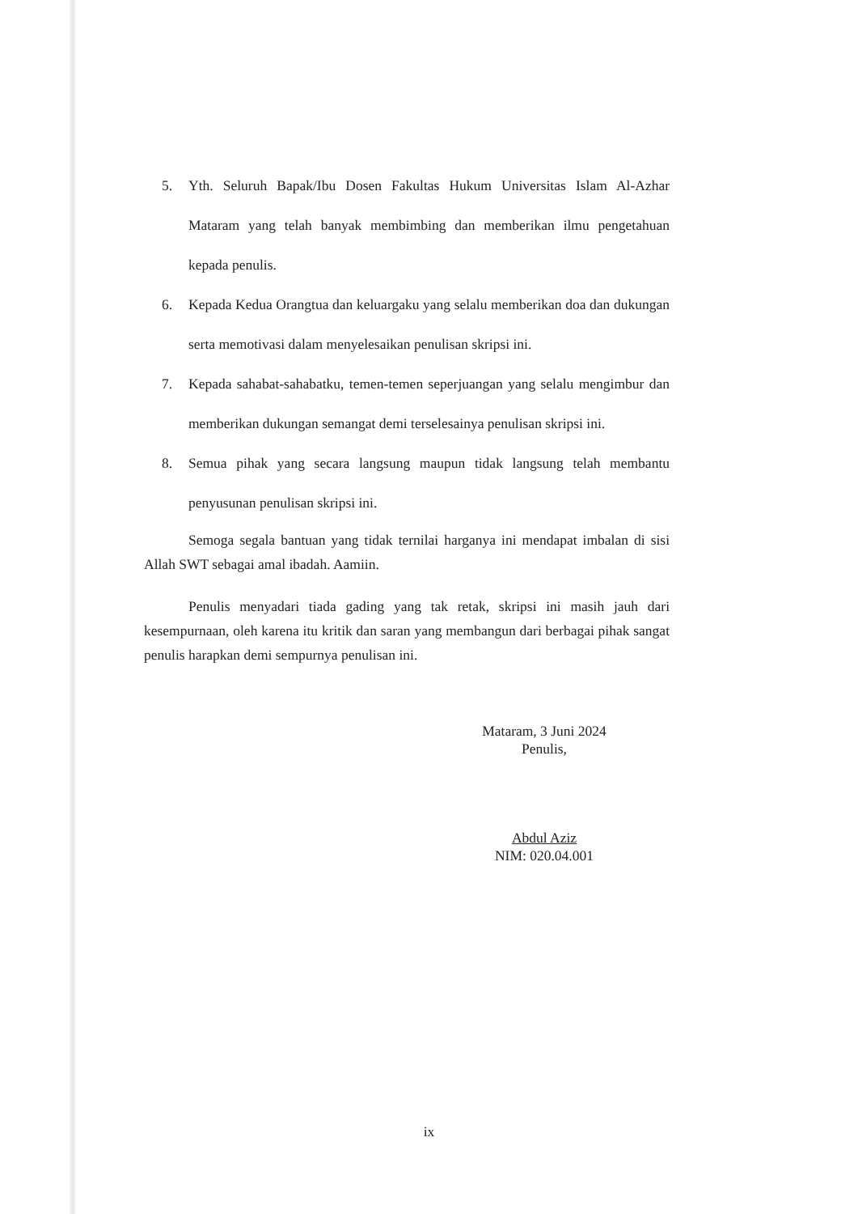5. Yth. Seluruh Bapak/Ibu Dosen Fakultas Hukum Universitas Islam Al-Azhar Mataram yang telah banyak membimbing dan memberikan ilmu pengetahuan kepada penulis.
6. Kepada Kedua Orangtua dan keluargaku yang selalu memberikan doa dan dukungan serta memotivasi dalam menyelesaikan penulisan skripsi ini.
7. Kepada sahabat-sahabatku, temen-temen seperjuangan yang selalu mengimbur dan memberikan dukungan semangat demi terselesainya penulisan skripsi ini.
8. Semua pihak yang secara langsung maupun tidak langsung telah membantu penyusunan penulisan skripsi ini.
Semoga segala bantuan yang tidak ternilai harganya ini mendapat imbalan di sisi Allah SWT sebagai amal ibadah. Aamiin.
Penulis menyadari tiada gading yang tak retak, skripsi ini masih jauh dari kesempurnaan, oleh karena itu kritik dan saran yang membangun dari berbagai pihak sangat penulis harapkan demi sempurnya penulisan ini.
Mataram, 3 Juni 2024
Penulis,
Abdul Aziz
NIM: 020.04.001
ix